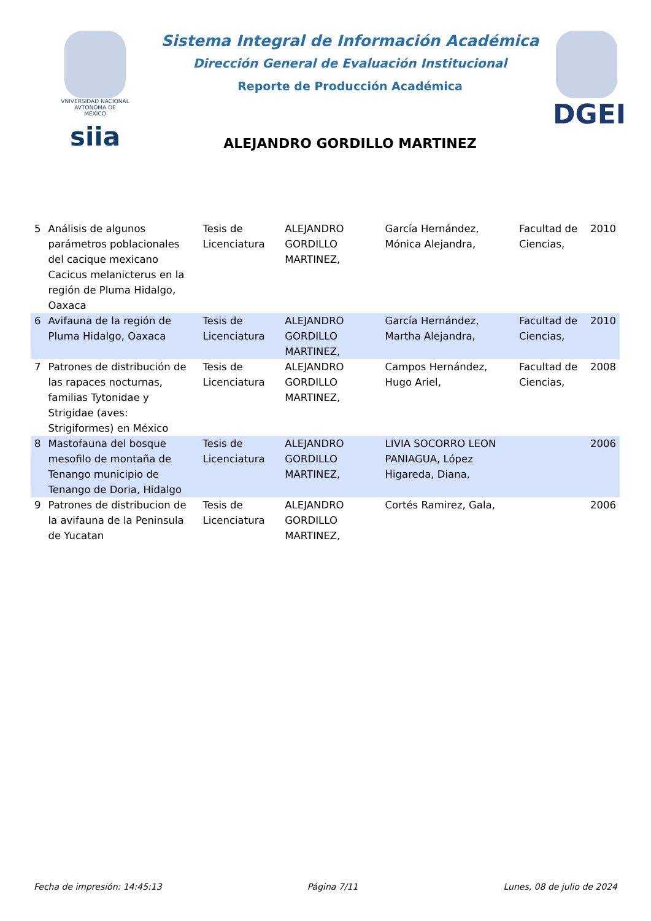VNIVERSIDAD NACIONAL
AVTONOMA DE
MEXICO
siia
Sistema Integral de Información Académica
Dirección General de Evaluación Institucional
Reporte de Producción Académica
ALEJANDRO GORDILLO MARTINEZ
DGEI
| 5 | Análisis de algunos parámetros poblacionales del cacique mexicano Cacicus melanicterus en la región de Pluma Hidalgo, Oaxaca | Tesis de Licenciatura | ALEJANDRO GORDILLO MARTINEZ, | García Hernández, Mónica Alejandra, | Facultad de Ciencias, | 2010 |
| 6 | Avifauna de la región de Pluma Hidalgo, Oaxaca | Tesis de Licenciatura | ALEJANDRO GORDILLO MARTINEZ, | García Hernández, Martha Alejandra, | Facultad de Ciencias, | 2010 |
| 7 | Patrones de distribución de las rapaces nocturnas, familias Tytonidae y Strigidae (aves: Strigiformes) en México | Tesis de Licenciatura | ALEJANDRO GORDILLO MARTINEZ, | Campos Hernández, Hugo Ariel, | Facultad de Ciencias, | 2008 |
| 8 | Mastofauna del bosque mesofilo de montaña de Tenango municipio de Tenango de Doria, Hidalgo | Tesis de Licenciatura | ALEJANDRO GORDILLO MARTINEZ, | LIVIA SOCORRO LEON PANIAGUA, López Higareda, Diana, | | 2006 |
| 9 | Patrones de distribucion de la avifauna de la Peninsula de Yucatan | Tesis de Licenciatura | ALEJANDRO GORDILLO MARTINEZ, | Cortés Ramirez, Gala, | | 2006 |
Fecha de impresión: 14:45:13 Página 7/11 Lunes, 08 de julio de 2024